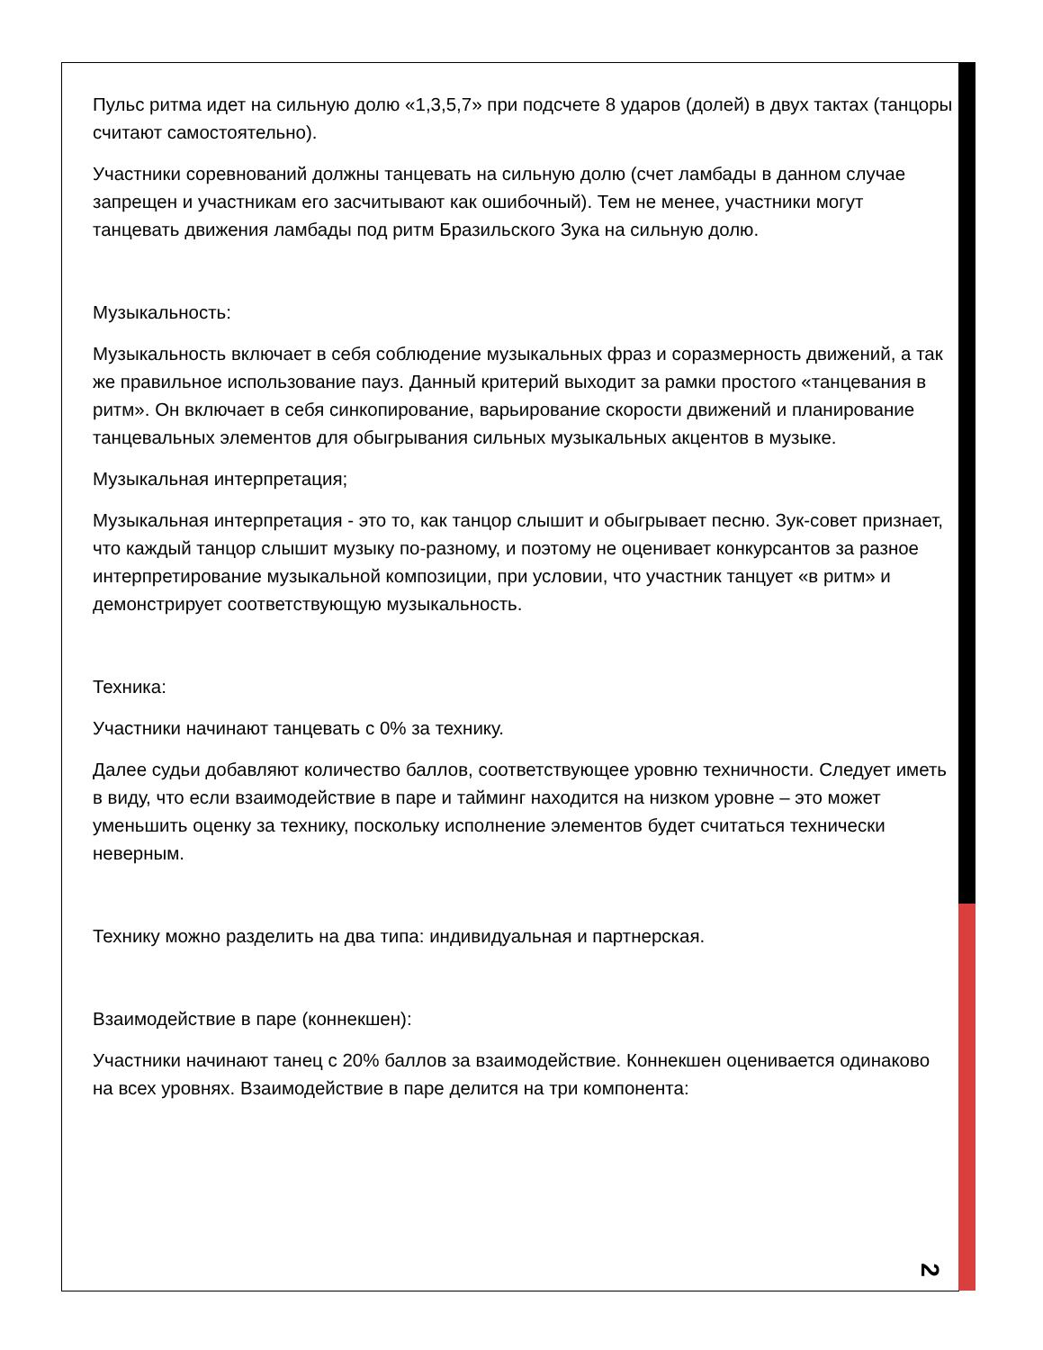Пульс ритма идет на сильную долю «1,3,5,7» при подсчете 8 ударов (долей) в двух тактах (танцоры считают самостоятельно).
Участники соревнований должны танцевать на сильную долю (счет ламбады в данном случае запрещен и участникам его засчитывают как ошибочный). Тем не менее, участники могут танцевать движения ламбады под ритм Бразильского Зука на сильную долю.
Музыкальность:
Музыкальность включает в себя соблюдение музыкальных фраз и соразмерность движений, а так же правильное использование пауз. Данный критерий выходит за рамки простого «танцевания в ритм». Он включает в себя синкопирование, варьирование скорости движений и планирование танцевальных элементов для обыгрывания сильных музыкальных акцентов в музыке.
Музыкальная интерпретация;
Музыкальная интерпретация - это то, как танцор слышит и обыгрывает песню. Зук-совет признает, что каждый танцор слышит музыку по-разному, и поэтому не оценивает конкурсантов за разное интерпретирование музыкальной композиции, при условии, что участник танцует «в ритм» и демонстрирует соответствующую музыкальность.
Техника:
Участники начинают танцевать с 0% за технику.
Далее судьи добавляют количество баллов, соответствующее уровню техничности. Следует иметь в виду, что если взаимодействие в паре и тайминг находится на низком уровне – это может уменьшить оценку за технику, поскольку исполнение элементов будет считаться технически неверным.
Технику можно разделить на два типа: индивидуальная и партнерская.
Взаимодействие в паре (коннекшен):
Участники начинают танец с 20% баллов за взаимодействие. Коннекшен оценивается одинаково на всех уровнях. Взаимодействие в паре делится на три компонента:
2